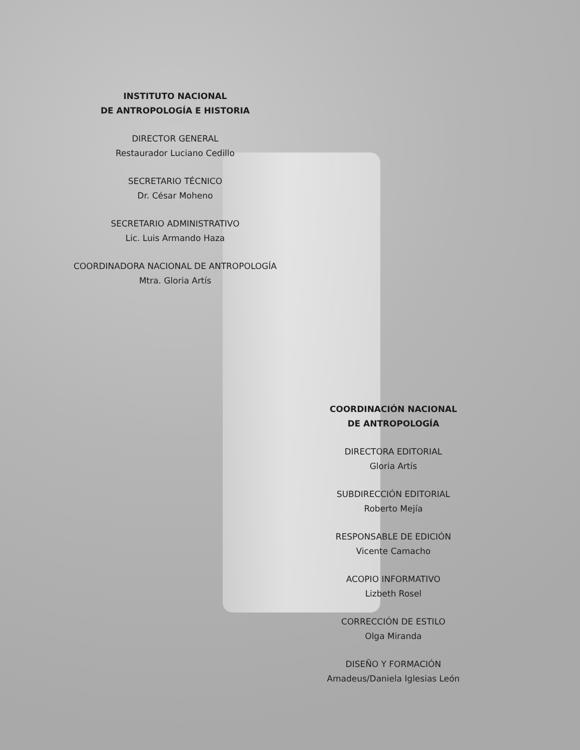INSTITUTO NACIONAL
DE ANTROPOLOGÍA E HISTORIA
DIRECTOR GENERAL
Restaurador Luciano Cedillo
SECRETARIO TÉCNICO
Dr. César Moheno
SECRETARIO ADMINISTRATIVO
Lic. Luis Armando Haza
COORDINADORA NACIONAL DE ANTROPOLOGÍA
Mtra. Gloria Artís
COORDINACIÓN NACIONAL
DE ANTROPOLOGÍA
DIRECTORA EDITORIAL
Gloria Artís
SUBDIRECCIÓN EDITORIAL
Roberto Mejía
RESPONSABLE DE EDICIÓN
Vicente Camacho
ACOPIO INFORMATIVO
Lizbeth Rosel
CORRECCIÓN DE ESTILO
Olga Miranda
DISEÑO Y FORMACIÓN
Amadeus/Daniela Iglesias León